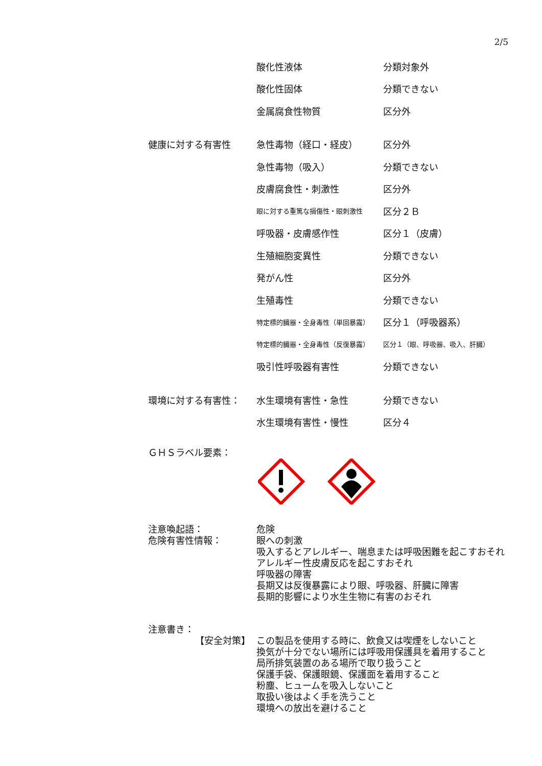2/5
| | 酸化性液体 | 分類対象外 |
| | 酸化性固体 | 分類できない |
| | 金属腐食性物質 | 区分外 |
| 健康に対する有害性 | 急性毒物（経口・経皮） | 区分外 |
| | 急性毒物（吸入） | 分類できない |
| | 皮膚腐食性・刺激性 | 区分外 |
| | 眼に対する重篤な損傷性・眼刺激性 | 区分２Ｂ |
| | 呼吸器・皮膚感作性 | 区分１（皮膚） |
| | 生殖細胞変異性 | 分類できない |
| | 発がん性 | 区分外 |
| | 生殖毒性 | 分類できない |
| | 特定標的臓器・全身毒性（単回暴露） | 区分１（呼吸器系） |
| | 特定標的臓器・全身毒性（反復暴露） | 区分１（眼、呼吸器、吸入、肝臓） |
| | 吸引性呼吸器有害性 | 分類できない |
| 環境に対する有害性： | 水生環境有害性・急性 | 分類できない |
| | 水生環境有害性・慢性 | 区分４ |
ＧＨＳラベル要素：
注意喚起語： 危険
危険有害性情報： 眼への刺激
吸入するとアレルギー、喘息または呼吸困難を起こすおそれ
アレルギー性皮膚反応を起こすおそれ
呼吸器の障害
長期又は反復暴露により眼、呼吸器、肝臓に障害
長期的影響により水生生物に有害のおそれ
注意書き：
【安全対策】 この製品を使用する時に、飲食又は喫煙をしないこと
換気が十分でない場所には呼吸用保護具を着用すること
局所排気装置のある場所で取り扱うこと
保護手袋、保護眼鏡、保護面を着用すること
粉塵、ヒュームを吸入しないこと
取扱い後はよく手を洗うこと
環境への放出を避けること